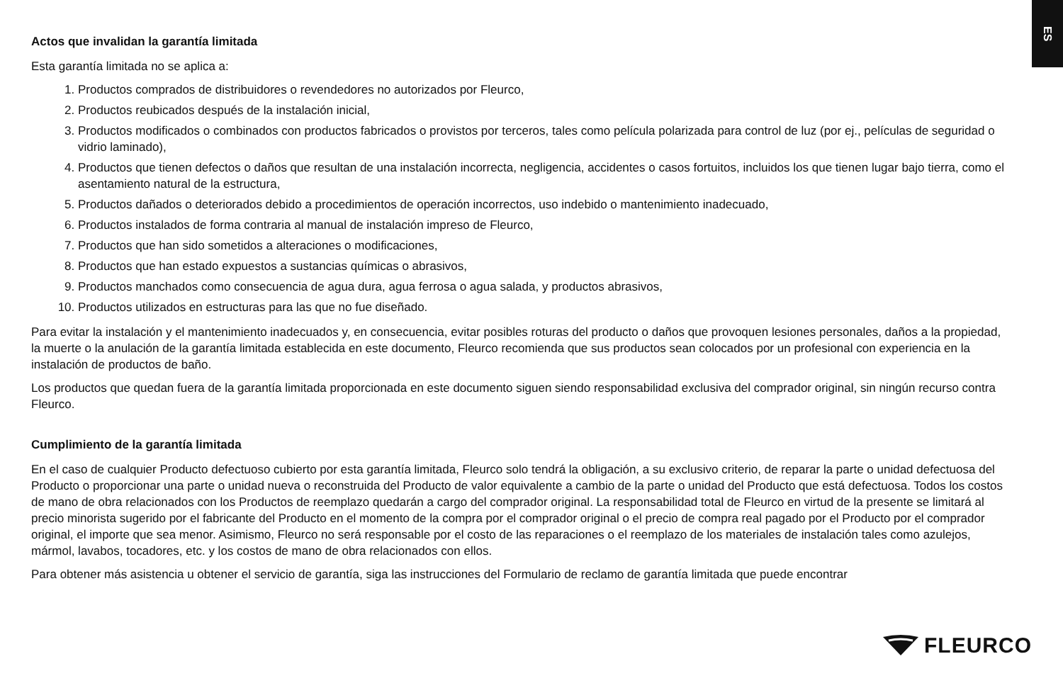ES
Actos que invalidan la garantía limitada
Esta garantía limitada no se aplica a:
1. Productos comprados de distribuidores o revendedores no autorizados por Fleurco,
2. Productos reubicados después de la instalación inicial,
3. Productos modificados o combinados con productos fabricados o provistos por terceros, tales como película polarizada para control de luz (por ej., películas de seguridad o vidrio laminado),
4. Productos que tienen defectos o daños que resultan de una instalación incorrecta, negligencia, accidentes o casos fortuitos, incluidos los que tienen lugar bajo tierra, como el asentamiento natural de la estructura,
5. Productos dañados o deteriorados debido a procedimientos de operación incorrectos, uso indebido o mantenimiento inadecuado,
6. Productos instalados de forma contraria al manual de instalación impreso de Fleurco,
7. Productos que han sido sometidos a alteraciones o modificaciones,
8. Productos que han estado expuestos a sustancias químicas o abrasivos,
9. Productos manchados como consecuencia de agua dura, agua ferrosa o agua salada, y productos abrasivos,
10. Productos utilizados en estructuras para las que no fue diseñado.
Para evitar la instalación y el mantenimiento inadecuados y, en consecuencia, evitar posibles roturas del producto o daños que provoquen lesiones personales, daños a la propiedad, la muerte o la anulación de la garantía limitada establecida en este documento, Fleurco recomienda que sus productos sean colocados por un profesional con experiencia en la instalación de productos de baño.
Los productos que quedan fuera de la garantía limitada proporcionada en este documento siguen siendo responsabilidad exclusiva del comprador original, sin ningún recurso contra Fleurco.
Cumplimiento de la garantía limitada
En el caso de cualquier Producto defectuoso cubierto por esta garantía limitada, Fleurco solo tendrá la obligación, a su exclusivo criterio, de reparar la parte o unidad defectuosa del Producto o proporcionar una parte o unidad nueva o reconstruida del Producto de valor equivalente a cambio de la parte o unidad del Producto que está defectuosa. Todos los costos de mano de obra relacionados con los Productos de reemplazo quedarán a cargo del comprador original. La responsabilidad total de Fleurco en virtud de la presente se limitará al precio minorista sugerido por el fabricante del Producto en el momento de la compra por el comprador original o el precio de compra real pagado por el Producto por el comprador original, el importe que sea menor. Asimismo, Fleurco no será responsable por el costo de las reparaciones o el reemplazo de los materiales de instalación tales como azulejos, mármol, lavabos, tocadores, etc. y los costos de mano de obra relacionados con ellos.
Para obtener más asistencia u obtener el servicio de garantía, siga las instrucciones del Formulario de reclamo de garantía limitada que puede encontrar
FLEURCO